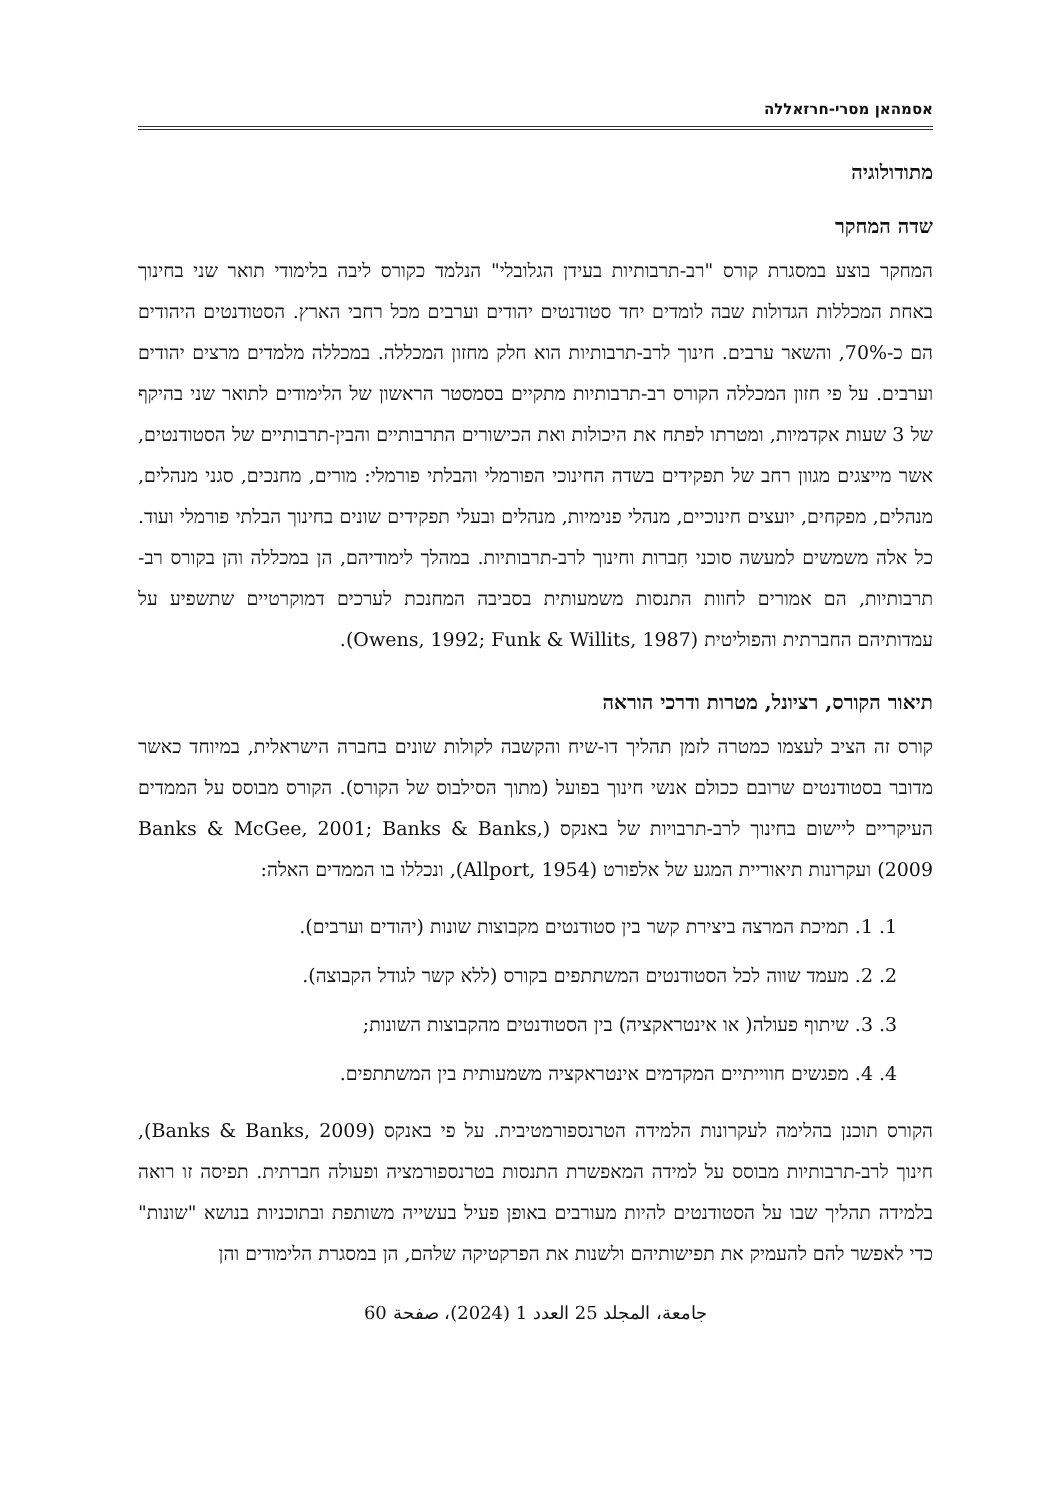אסמהאן מסרי-חרזאללה
מתודולוגיה
שדה המחקר
המחקר בוצע במסגרת קורס "רב-תרבותיות בעידן הגלובלי" הנלמד כקורס ליבה בלימודי תואר שני בחינוך באחת המכללות הגדולות שבה לומדים יחד סטודנטים יהודים וערבים מכל רחבי הארץ. הסטודנטים היהודים הם כ-70%, והשאר ערבים. חינוך לרב-תרבותיות הוא חלק מחזון המכללה. במכללה מלמדים מרצים יהודים וערבים. על פי חזון המכללה הקורס רב-תרבותיות מתקיים בסמסטר הראשון של הלימודים לתואר שני בהיקף של 3 שעות אקדמיות, ומטרתו לפתח את היכולות ואת הכישורים התרבותיים והבין-תרבותיים של הסטודנטים, אשר מייצגים מגוון רחב של תפקידים בשדה החינוכי הפורמלי והבלתי פורמלי: מורים, מחנכים, סגני מנהלים, מנהלים, מפקחים, יועצים חינוכיים, מנהלי פנימיות, מנהלים ובעלי תפקידים שונים בחינוך הבלתי פורמלי ועוד. כל אלה משמשים למעשה סוכני חִברות וחינוך לרב-תרבותיות. במהלך לימודיהם, הן במכללה והן בקורס רב-תרבותיות, הם אמורים לחוות התנסות משמעותית בסביבה המחנכת לערכים דמוקרטיים שתשפיע על עמדותיהם החברתית והפוליטית (Owens, 1992; Funk & Willits, 1987).
תיאור הקורס, רציונל, מטרות ודרכי הוראה
קורס זה הציב לעצמו כמטרה לזמן תהליך דו-שיח והקשבה לקולות שונים בחברה הישראלית, במיוחד כאשר מדובר בסטודנטים שרובם ככולם אנשי חינוך בפועל (מתוך הסילבוס של הקורס). הקורס מבוסס על הממדים העיקריים ליישום בחינוך לרב-תרבויות של באנקס (Banks & McGee, 2001; Banks & Banks, 2009) ועקרונות תיאוריית המגע של אלפורט (Allport, 1954), ונכללו בו הממדים האלה:
1. 1. תמיכת המרצה ביצירת קשר בין סטודנטים מקבוצות שונות (יהודים וערבים).
2. 2. מעמד שווה לכל הסטודנטים המשתתפים בקורס (ללא קשר לגודל הקבוצה).
3. 3. שיתוף פעולה( או אינטראקציה) בין הסטודנטים מהקבוצות השונות;
4. 4. מפגשים חווייתיים המקדמים אינטראקציה משמעותית בין המשתתפים.
הקורס תוכנן בהלימה לעקרונות הלמידה הטרנספורמטיבית. על פי באנקס (Banks & Banks, 2009), חינוך לרב-תרבותיות מבוסס על למידה המאפשרת התנסות בטרנספורמציה ופעולה חברתית. תפיסה זו רואה בלמידה תהליך שבו על הסטודנטים להיות מעורבים באופן פעיל בעשייה משותפת ובתוכניות בנושא "שונות" כדי לאפשר להם להעמיק את תפישותיהם ולשנות את הפרקטיקה שלהם, הן במסגרת הלימודים והן
جامعة، المجلد 25 العدد 1 (2024)، صفحة 60